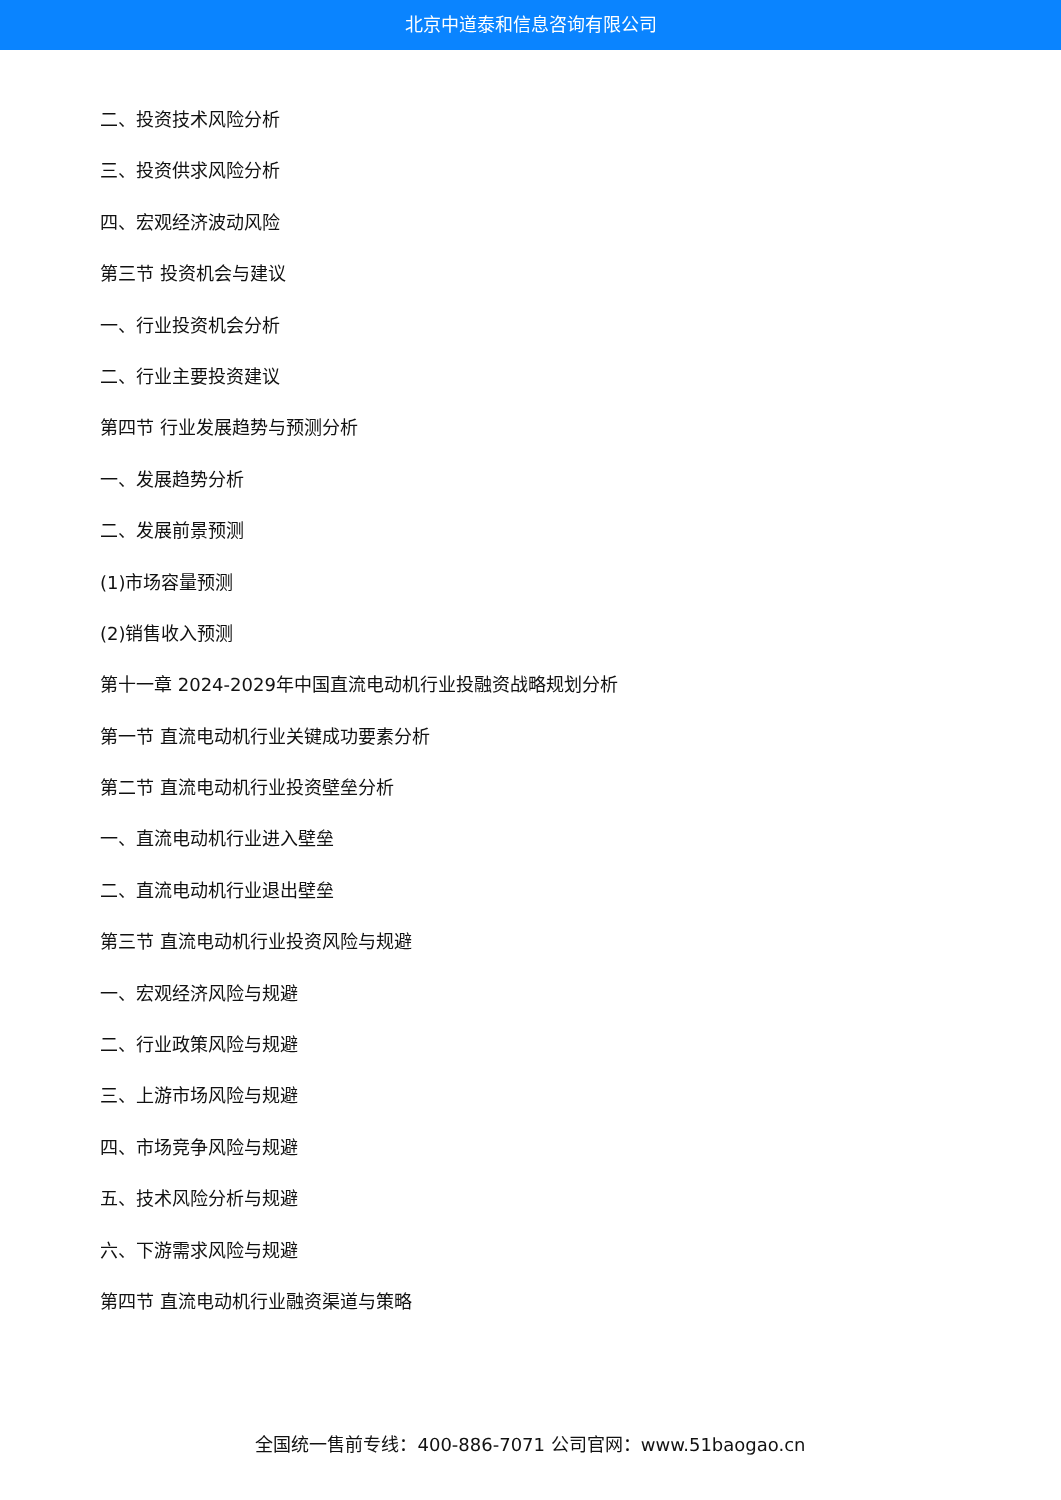北京中道泰和信息咨询有限公司
二、投资技术风险分析
三、投资供求风险分析
四、宏观经济波动风险
第三节 投资机会与建议
一、行业投资机会分析
二、行业主要投资建议
第四节 行业发展趋势与预测分析
一、发展趋势分析
二、发展前景预测
(1)市场容量预测
(2)销售收入预测
第十一章 2024-2029年中国直流电动机行业投融资战略规划分析
第一节 直流电动机行业关键成功要素分析
第二节 直流电动机行业投资壁垒分析
一、直流电动机行业进入壁垒
二、直流电动机行业退出壁垒
第三节 直流电动机行业投资风险与规避
一、宏观经济风险与规避
二、行业政策风险与规避
三、上游市场风险与规避
四、市场竞争风险与规避
五、技术风险分析与规避
六、下游需求风险与规避
第四节 直流电动机行业融资渠道与策略
全国统一售前专线：400-886-7071 公司官网：www.51baogao.cn